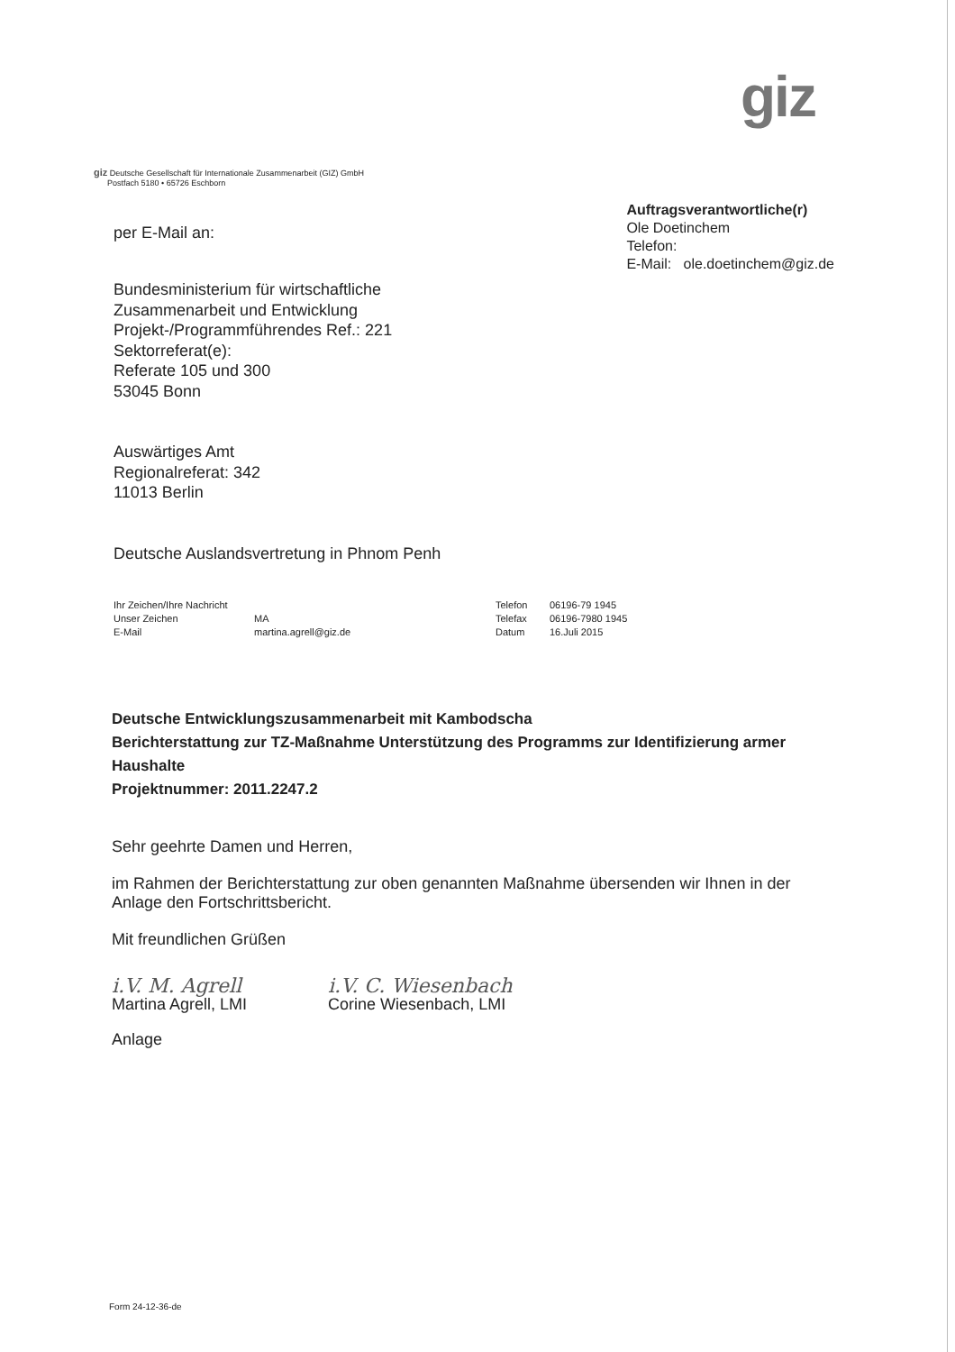giz
giz Deutsche Gesellschaft für Internationale Zusammenarbeit (GIZ) GmbH
Postfach 5180 • 65726 Eschborn
per E-Mail an:
Auftragsverantwortliche(r)
Ole Doetinchem
Telefon:
E-Mail: ole.doetinchem@giz.de
Bundesministerium für wirtschaftliche
Zusammenarbeit und Entwicklung
Projekt-/Programmführendes Ref.: 221
Sektorreferat(e):
Referate 105 und 300
53045 Bonn
Auswärtiges Amt
Regionalreferat: 342
11013 Berlin
Deutsche Auslandsvertretung in Phnom Penh
| Ihr Zeichen/Ihre Nachricht | | Telefon | 06196-79 1945 |
| Unser Zeichen | MA | Telefax | 06196-7980 1945 |
| E-Mail | martina.agrell@giz.de | Datum | 16.Juli 2015 |
Deutsche Entwicklungszusammenarbeit mit Kambodscha
Berichterstattung zur TZ-Maßnahme Unterstützung des Programms zur Identifizierung armer Haushalte
Projektnummer: 2011.2247.2
Sehr geehrte Damen und Herren,
im Rahmen der Berichterstattung zur oben genannten Maßnahme übersenden wir Ihnen in der Anlage den Fortschrittsbericht.
Mit freundlichen Grüßen
i.V. M. Agrell
Martina Agrell, LMI
i.V. C. Wiesenbach
Corine Wiesenbach, LMI
Anlage
Form 24-12-36-de